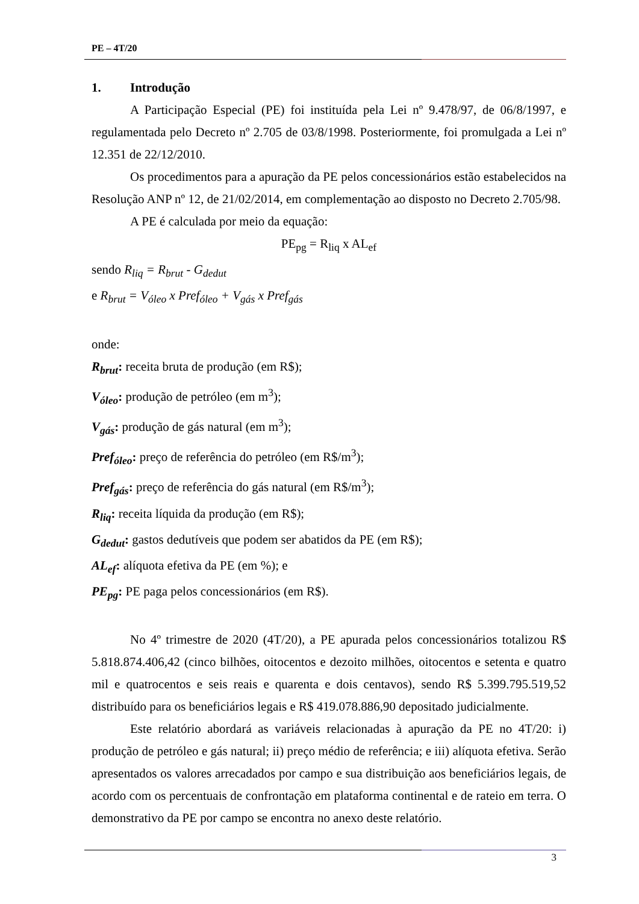PE – 4T/20
1. Introdução
A Participação Especial (PE) foi instituída pela Lei nº 9.478/97, de 06/8/1997, e regulamentada pelo Decreto nº 2.705 de 03/8/1998. Posteriormente, foi promulgada a Lei nº 12.351 de 22/12/2010.
Os procedimentos para a apuração da PE pelos concessionários estão estabelecidos na Resolução ANP nº 12, de 21/02/2014, em complementação ao disposto no Decreto 2.705/98.
A PE é calculada por meio da equação:
PE<sub>pg</sub> = R<sub>liq</sub> x AL<sub>ef</sub>
sendo R<sub>liq</sub> = R<sub>brut</sub> - G<sub>dedut</sub>
e R<sub>brut</sub> = V<sub>óleo</sub> x Pref<sub>óleo</sub> + V<sub>gás</sub> x Pref<sub>gás</sub>
onde:
R<sub>brut</sub>: receita bruta de produção (em R$);
V<sub>óleo</sub>: produção de petróleo (em m<sup>3</sup>);
V<sub>gás</sub>: produção de gás natural (em m<sup>3</sup>);
Pref<sub>óleo</sub>: preço de referência do petróleo (em R$/m<sup>3</sup>);
Pref<sub>gás</sub>: preço de referência do gás natural (em R$/m<sup>3</sup>);
R<sub>liq</sub>: receita líquida da produção (em R$);
G<sub>dedut</sub>: gastos dedutíveis que podem ser abatidos da PE (em R$);
AL<sub>ef</sub>: alíquota efetiva da PE (em %); e
PE<sub>pg</sub>: PE paga pelos concessionários (em R$).
No 4º trimestre de 2020 (4T/20), a PE apurada pelos concessionários totalizou R$ 5.818.874.406,42 (cinco bilhões, oitocentos e dezoito milhões, oitocentos e setenta e quatro mil e quatrocentos e seis reais e quarenta e dois centavos), sendo R$ 5.399.795.519,52 distribuído para os beneficiários legais e R$ 419.078.886,90 depositado judicialmente.
Este relatório abordará as variáveis relacionadas à apuração da PE no 4T/20: i) produção de petróleo e gás natural; ii) preço médio de referência; e iii) alíquota efetiva. Serão apresentados os valores arrecadados por campo e sua distribuição aos beneficiários legais, de acordo com os percentuais de confrontação em plataforma continental e de rateio em terra. O demonstrativo da PE por campo se encontra no anexo deste relatório.
3